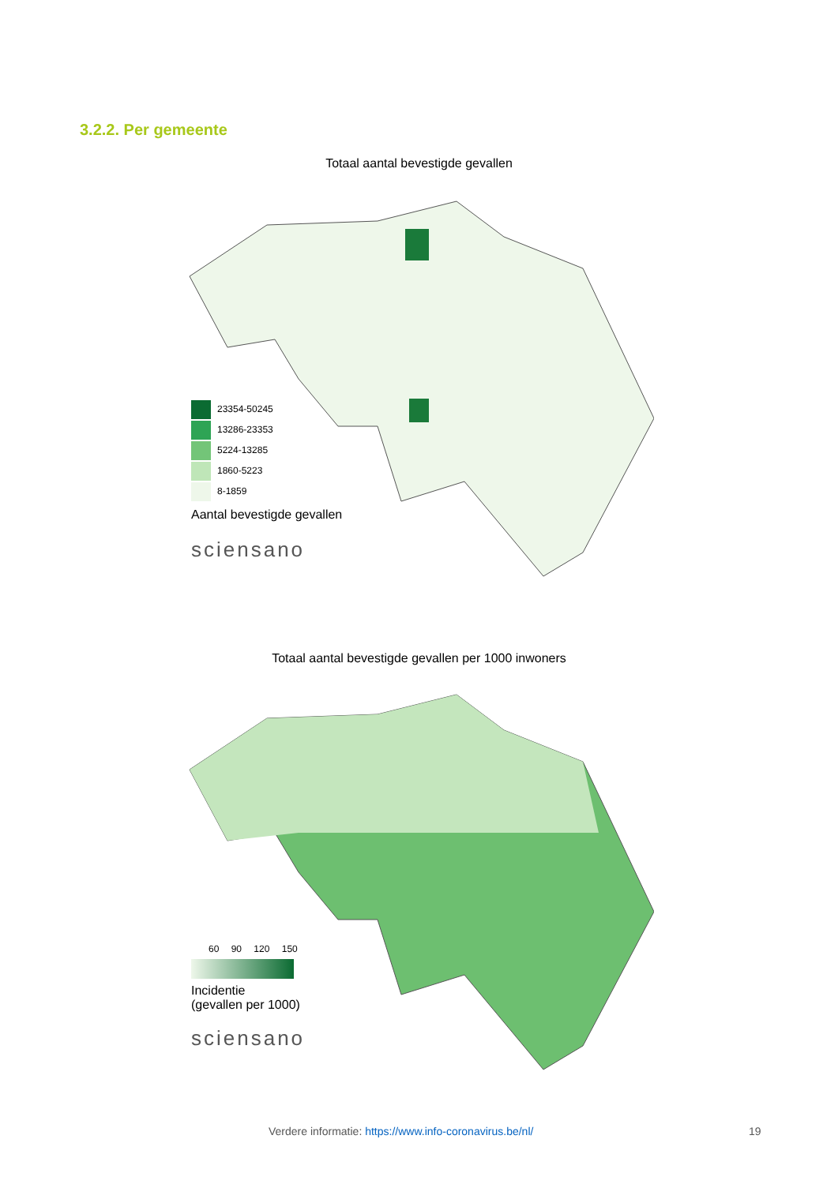3.2.2. Per gemeente
Totaal aantal bevestigde gevallen
23354-50245
13286-23353
5224-13285
1860-5223
8-1859
Aantal bevestigde gevallen
sciensano
Totaal aantal bevestigde gevallen per 1000 inwoners
60 90 120 150
Incidentie
(gevallen per 1000)
sciensano
Verdere informatie: https://www.info-coronavirus.be/nl/
19